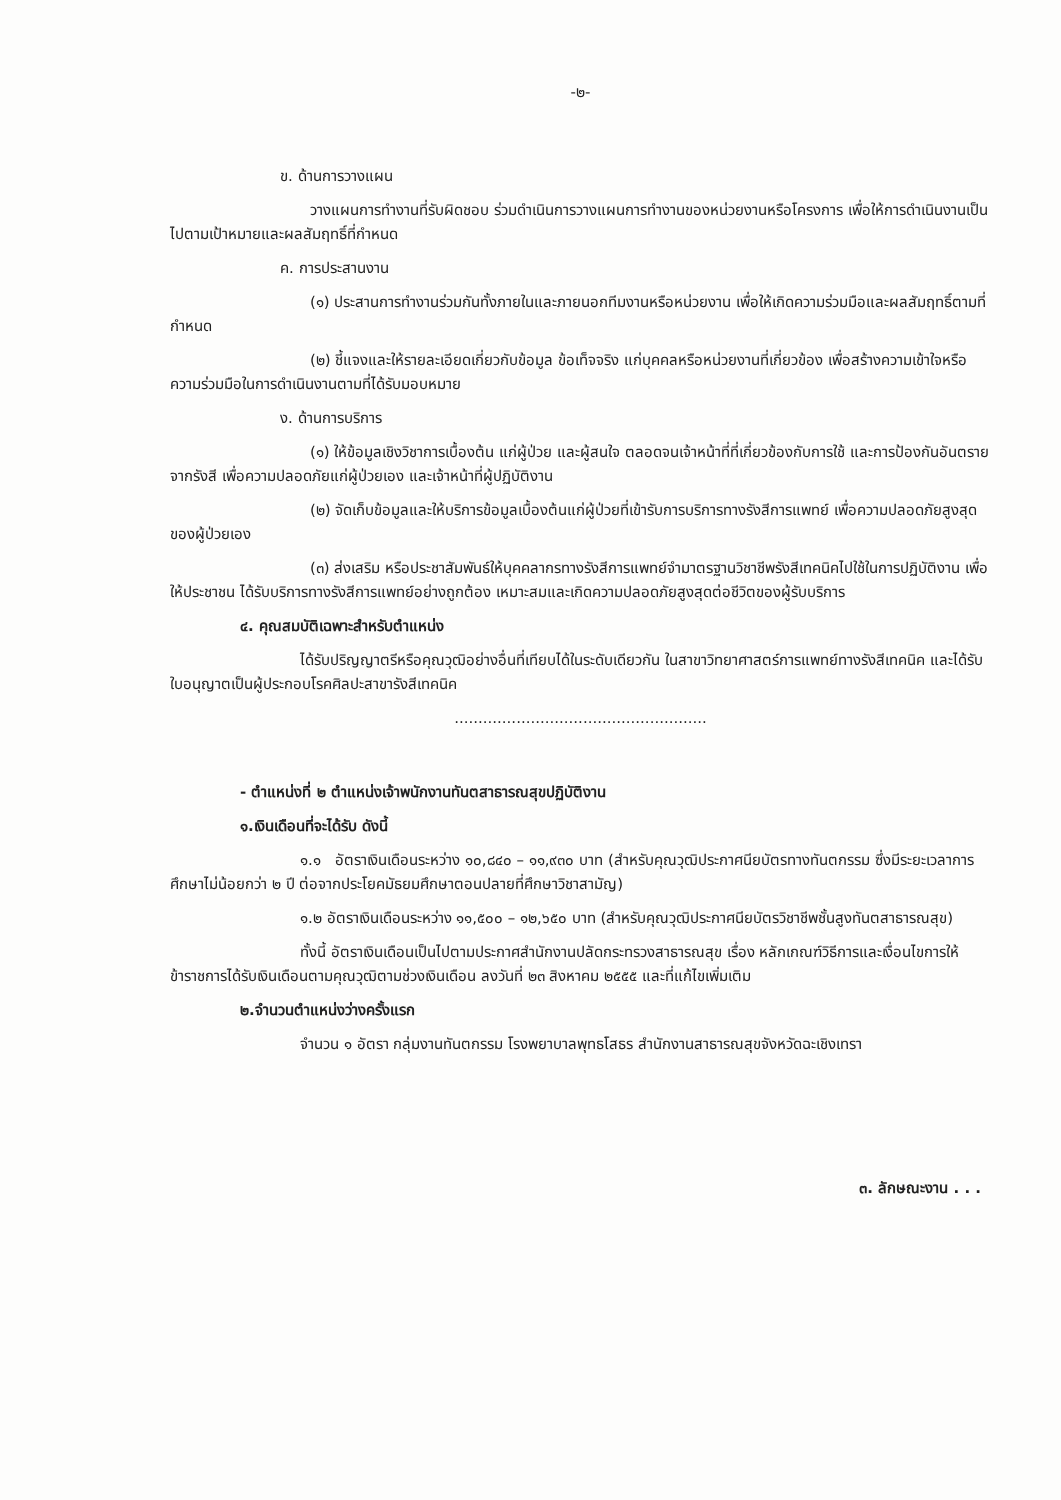-๒-
ข. ด้านการวางแผน
วางแผนการทำงานที่รับผิดชอบ ร่วมดำเนินการวางแผนการทำงานของหน่วยงานหรือโครงการ เพื่อให้การดำเนินงานเป็นไปตามเป้าหมายและผลสัมฤทธิ์ที่กำหนด
ค. การประสานงาน
(๑) ประสานการทำงานร่วมกันทั้งภายในและภายนอกทีมงานหรือหน่วยงาน เพื่อให้เกิดความร่วมมือและผลสัมฤทธิ์ตามที่กำหนด
(๒) ชี้แจงและให้รายละเอียดเกี่ยวกับข้อมูล ข้อเท็จจริง แก่บุคคลหรือหน่วยงานที่เกี่ยวข้อง เพื่อสร้างความเข้าใจหรือความร่วมมือในการดำเนินงานตามที่ได้รับมอบหมาย
ง. ด้านการบริการ
(๑) ให้ข้อมูลเชิงวิชาการเบื้องต้น แก่ผู้ป่วย และผู้สนใจ ตลอดจนเจ้าหน้าที่ที่เกี่ยวข้องกับการใช้ และการป้องกันอันตรายจากรังสี เพื่อความปลอดภัยแก่ผู้ป่วยเอง และเจ้าหน้าที่ผู้ปฏิบัติงาน
(๒) จัดเก็บข้อมูลและให้บริการข้อมูลเบื้องต้นแก่ผู้ป่วยที่เข้ารับการบริการทางรังสีการแพทย์ เพื่อความปลอดภัยสูงสุดของผู้ป่วยเอง
(๓) ส่งเสริม หรือประชาสัมพันธ์ให้บุคคลากรทางรังสีการแพทย์จำมาตรฐานวิชาชีพรังสีเทคนิคไปใช้ในการปฏิบัติงาน เพื่อให้ประชาชน ได้รับบริการทางรังสีการแพทย์อย่างถูกต้อง เหมาะสมและเกิดความปลอดภัยสูงสุดต่อชีวิตของผู้รับบริการ
๔. คุณสมบัติเฉพาะสำหรับตำแหน่ง
ได้รับปริญญาตรีหรือคุณวุฒิอย่างอื่นที่เทียบได้ในระดับเดียวกัน ในสาขาวิทยาศาสตร์การแพทย์ทางรังสีเทคนิค และได้รับใบอนุญาตเป็นผู้ประกอบโรคศิลปะสาขารังสีเทคนิค
.....................................................
- ตำแหน่งที่ ๒ ตำแหน่งเจ้าพนักงานทันตสาธารณสุขปฏิบัติงาน
๑.เงินเดือนที่จะได้รับ ดังนี้
๑.๑ อัตราเงินเดือนระหว่าง ๑๐,๘๔๐ – ๑๑,๙๓๐ บาท (สำหรับคุณวุฒิประกาศนียบัตรทางทันตกรรม ซึ่งมีระยะเวลาการศึกษาไม่น้อยกว่า ๒ ปี ต่อจากประโยคมัธยมศึกษาตอนปลายที่ศึกษาวิชาสามัญ)
๑.๒ อัตราเงินเดือนระหว่าง ๑๑,๕๐๐ – ๑๒,๖๕๐ บาท (สำหรับคุณวุฒิประกาศนียบัตรวิชาชีพชั้นสูงทันตสาธารณสุข)
ทั้งนี้ อัตราเงินเดือนเป็นไปตามประกาศสำนักงานปลัดกระทรวงสาธารณสุข เรื่อง หลักเกณฑ์วิธีการและเงื่อนไขการให้ข้าราชการได้รับเงินเดือนตามคุณวุฒิตามช่วงเงินเดือน ลงวันที่ ๒๓ สิงหาคม ๒๕๕๕ และที่แก้ไขเพิ่มเติม
๒.จำนวนตำแหน่งว่างครั้งแรก
จำนวน ๑ อัตรา กลุ่มงานทันตกรรม โรงพยาบาลพุทธโสธร สำนักงานสาธารณสุขจังหวัดฉะเชิงเทรา
๓. ลักษณะงาน . . .